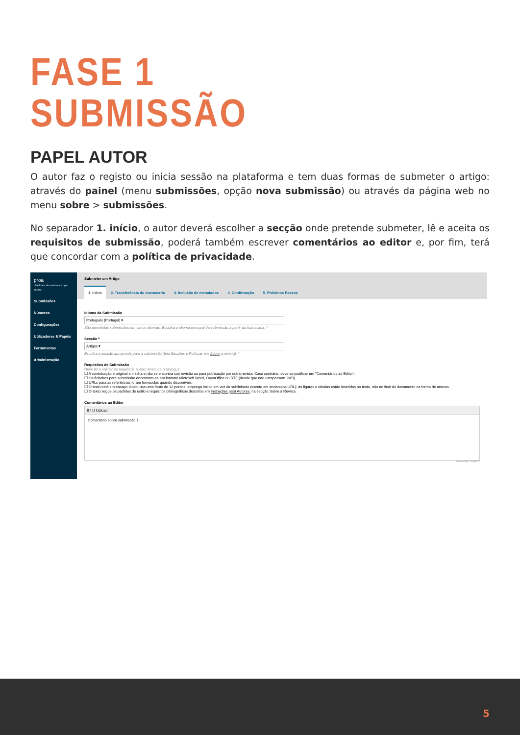FASE 1
SUBMISSÃO
PAPEL AUTOR
O autor faz o registo ou inicia sessão na plataforma e tem duas formas de submeter o artigo: através do painel (menu submissões, opção nova submissão) ou através da página web no menu sobre > submissões.
No separador 1. início, o autor deverá escolher a secção onde pretende submeter, lê e aceita os requisitos de submissão, poderá também escrever comentários ao editor e, por fim, terá que concordar com a política de privacidade.
proa
plataforma de revistas em open access
Submissões
Números
Configurações
Utilizadores & Papéis
Ferramentas
Administração
Submeter um Artigo
1. Início 2. Transferência do manuscrito 3. Inclusão de metadados 4. Confirmação 5. Próximos Passos
Idioma da Submissão
Português (Portugal) ▾
São permitidas submissões em vários idiomas. Escolha o idioma principal da submissão a partir da lista acima. *
Secção *
Artigos ▾
Escolha a secção apropriada para a submissão (leia Secções e Políticas em Sobre a revista). *
Requisitos de Submissão
Deve ler e validar os requisitos abaixo antes de prosseguir.
☐ A contribuição é original e inédita e não se encontra sob revisão ou para publicação por outra revista. Caso contrário, deve-se justificar em "Comentários ao Editor".
☐ Os ficheiros para submissão encontram-se em formato Microsoft Word, OpenOffice ou RTF (desde que não ultrapassem 2MB)
☐ URLs para as referências foram fornecidos quando disponíveis.
☐ O texto está em espaço duplo; usa uma fonte de 12-pontos; emprega itálico em vez de sublinhado (exceto em endereços URL); as figuras e tabelas estão inseridas no texto, não no final do documento na forma de anexos.
☐ O texto segue os padrões de estilo e requisitos bibliográficos descritos em Instruções para Autores, na secção Sobre a Revista.
Comentários ao Editor
B I U Upload
Comentário sobre submissão 1.
Powered by TinyMCE
5